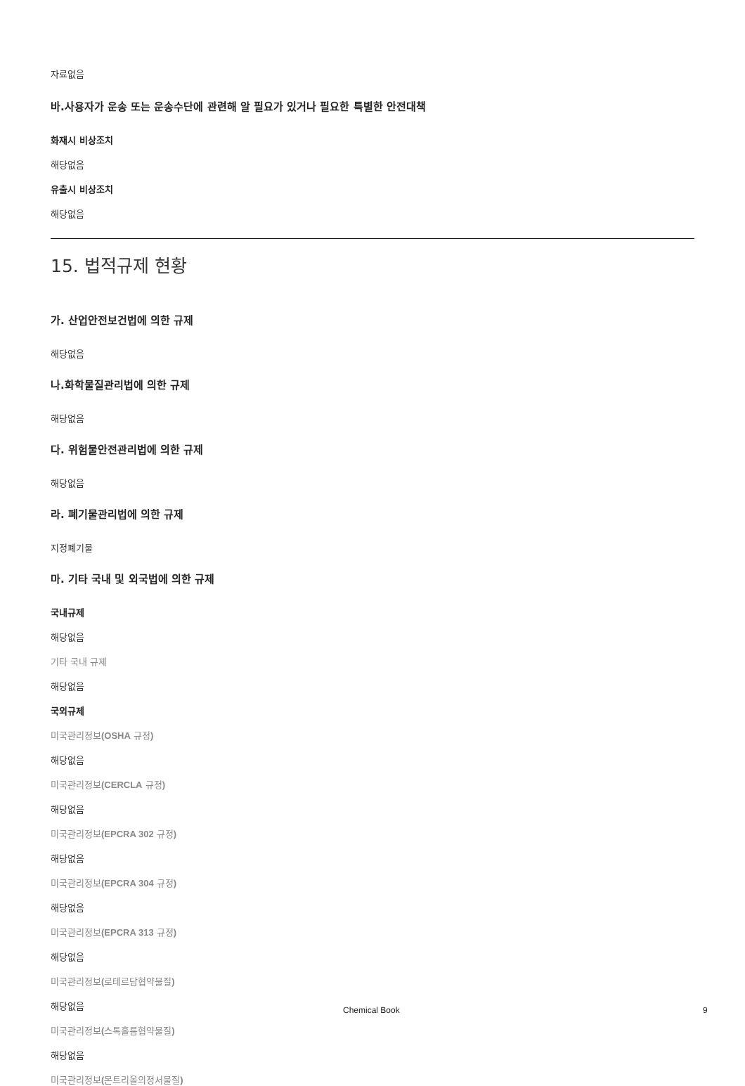자료없음
바.사용자가 운송 또는 운송수단에 관련해 알 필요가 있거나 필요한 특별한 안전대책
화재시 비상조치
해당없음
유출시 비상조치
해당없음
15. 법적규제 현황
가. 산업안전보건법에 의한 규제
해당없음
나.화학물질관리법에 의한 규제
해당없음
다. 위험물안전관리법에 의한 규제
해당없음
라. 폐기물관리법에 의한 규제
지정폐기물
마. 기타 국내 및 외국법에 의한 규제
국내규제
해당없음
기타 국내 규제
해당없음
국외규제
미국관리정보(OSHA 규정)
해당없음
미국관리정보(CERCLA 규정)
해당없음
미국관리정보(EPCRA 302 규정)
해당없음
미국관리정보(EPCRA 304 규정)
해당없음
미국관리정보(EPCRA 313 규정)
해당없음
미국관리정보(로테르담협약물질)
해당없음
미국관리정보(스톡홀름협약물질)
해당없음
미국관리정보(몬트리올의정서물질)
Chemical Book 9